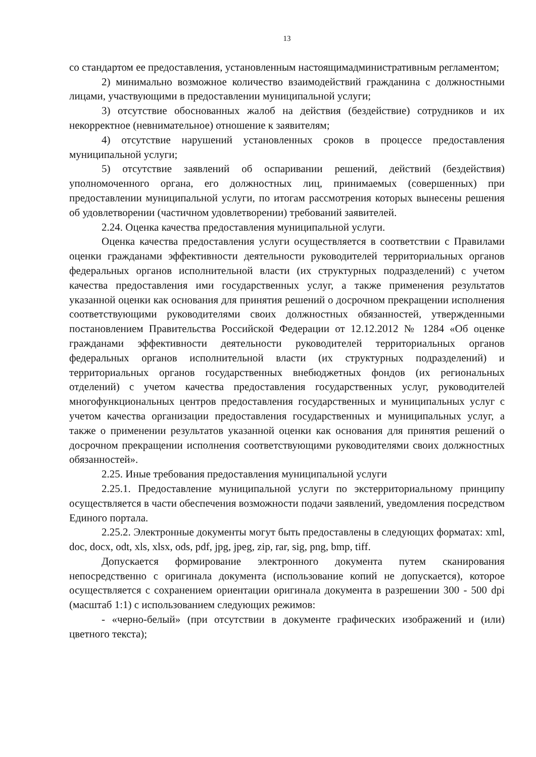13
со стандартом ее предоставления, установленным настоящимадминистративным регламентом;
2) минимально возможное количество взаимодействий гражданина с должностными лицами, участвующими в предоставлении муниципальной услуги;
3) отсутствие обоснованных жалоб на действия (бездействие) сотрудников и их некорректное (невнимательное) отношение к заявителям;
4) отсутствие нарушений установленных сроков в процессе предоставления муниципальной услуги;
5) отсутствие заявлений об оспаривании решений, действий (бездействия) уполномоченного органа, его должностных лиц, принимаемых (совершенных) при предоставлении муниципальной услуги, по итогам рассмотрения которых вынесены решения об удовлетворении (частичном удовлетворении) требований заявителей.
2.24. Оценка качества предоставления муниципальной услуги.
Оценка качества предоставления услуги осуществляется в соответствии с Правилами оценки гражданами эффективности деятельности руководителей территориальных органов федеральных органов исполнительной власти (их структурных подразделений) с учетом качества предоставления ими государственных услуг, а также применения результатов указанной оценки как основания для принятия решений о досрочном прекращении исполнения соответствующими руководителями своих должностных обязанностей, утвержденными постановлением Правительства Российской Федерации от 12.12.2012 № 1284 «Об оценке гражданами эффективности деятельности руководителей территориальных органов федеральных органов исполнительной власти (их структурных подразделений) и территориальных органов государственных внебюджетных фондов (их региональных отделений) с учетом качества предоставления государственных услуг, руководителей многофункциональных центров предоставления государственных и муниципальных услуг с учетом качества организации предоставления государственных и муниципальных услуг, а также о применении результатов указанной оценки как основания для принятия решений о досрочном прекращении исполнения соответствующими руководителями своих должностных обязанностей».
2.25. Иные требования предоставления муниципальной услуги
2.25.1. Предоставление муниципальной услуги по экстерриториальному принципу осуществляется в части обеспечения возможности подачи заявлений, уведомления посредством Единого портала.
2.25.2. Электронные документы могут быть предоставлены в следующих форматах: xml, doc, docx, odt, xls, xlsx, ods, pdf, jpg, jpeg, zip, rar, sig, png, bmp, tiff.
Допускается формирование электронного документа путем сканирования непосредственно с оригинала документа (использование копий не допускается), которое осуществляется с сохранением ориентации оригинала документа в разрешении 300 - 500 dpi (масштаб 1:1) с использованием следующих режимов:
- «черно-белый» (при отсутствии в документе графических изображений и (или) цветного текста);